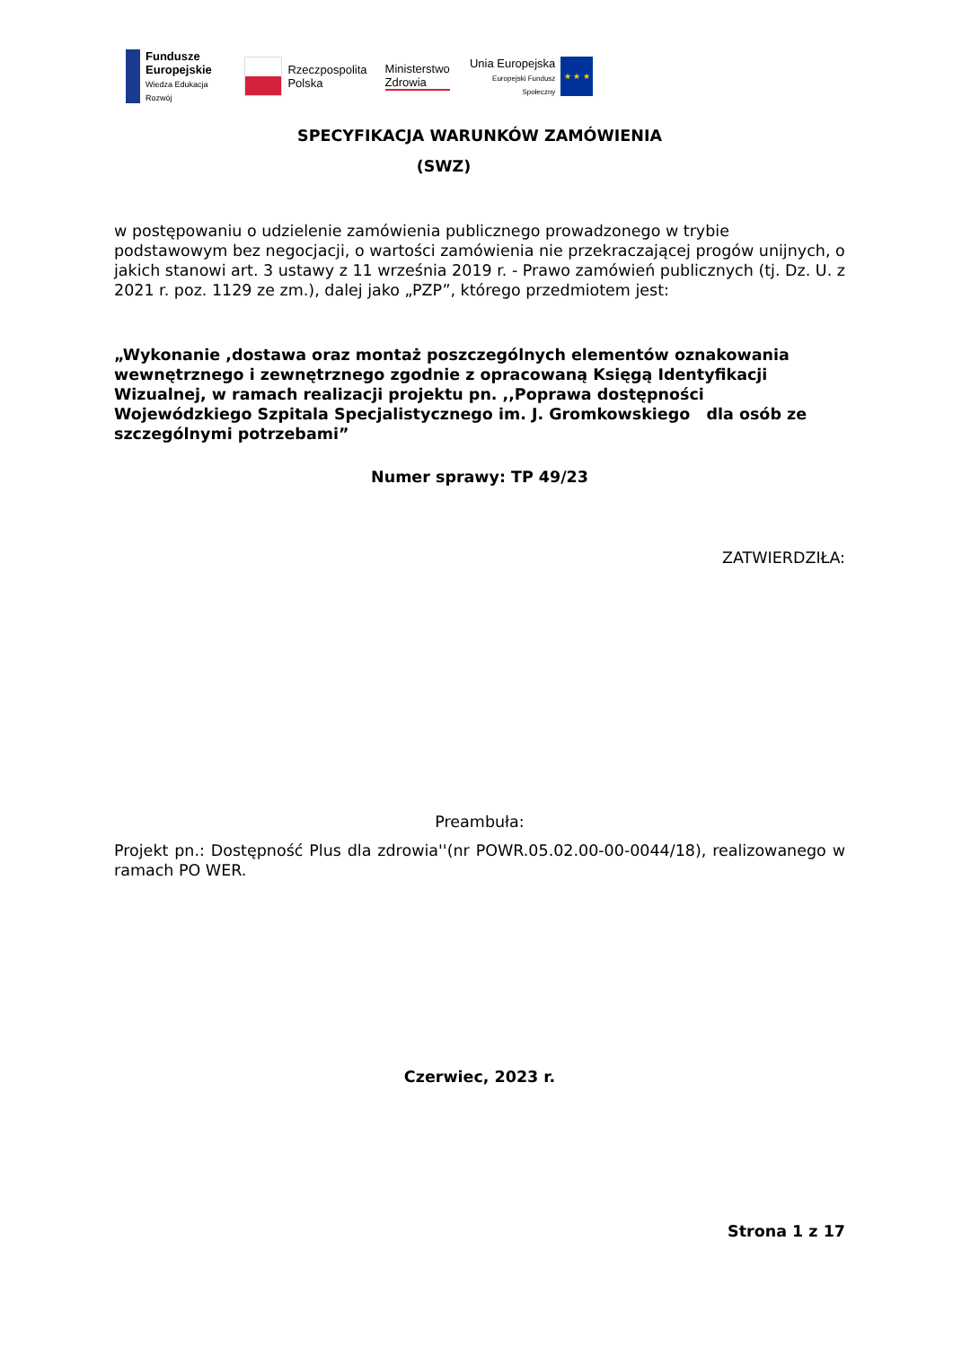Fundusze
Europejskie
Wiedza Edukacja Rozwój
Rzeczpospolita
Polska
Ministerstwo
Zdrowia
Unia Europejska
Europejski Fundusz Społeczny
★ ★ ★
SPECYFIKACJA WARUNKÓW ZAMÓWIENIA
(SWZ)
w postępowaniu o udzielenie zamówienia publicznego prowadzonego w trybie podstawowym bez negocjacji, o wartości zamówienia nie przekraczającej progów unijnych, o jakich stanowi art. 3 ustawy z 11 września 2019 r. - Prawo zamówień publicznych (tj. Dz. U. z 2021 r. poz. 1129 ze zm.), dalej jako „PZP”, którego przedmiotem jest:
„Wykonanie ,dostawa oraz montaż poszczególnych elementów oznakowania wewnętrznego i zewnętrznego zgodnie z opracowaną Księgą Identyfikacji Wizualnej, w ramach realizacji projektu pn. ,,Poprawa dostępności Wojewódzkiego Szpitala Specjalistycznego im. J. Gromkowskiego dla osób ze szczególnymi potrzebami”
Numer sprawy: TP 49/23
ZATWIERDZIŁA:
Preambuła:
Projekt pn.: Dostępność Plus dla zdrowia''(nr POWR.05.02.00-00-0044/18), realizowanego w ramach PO WER.
Czerwiec, 2023 r.
Strona 1 z 17